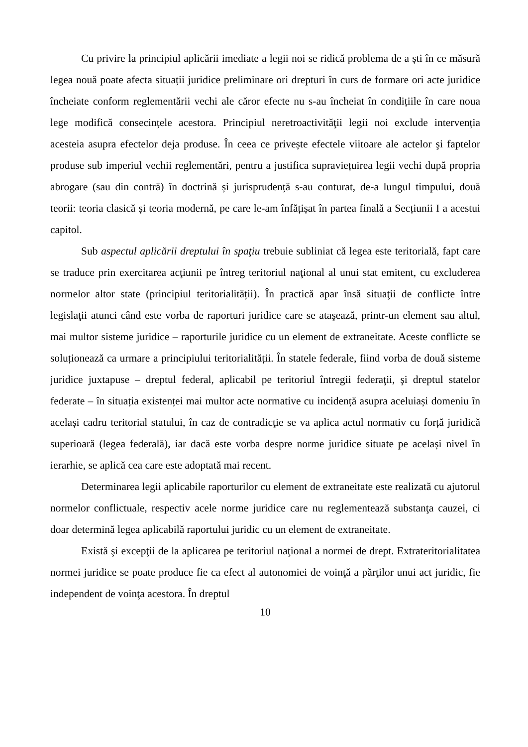Cu privire la principiul aplicării imediate a legii noi se ridică problema de a ști în ce măsură legea nouă poate afecta situații juridice preliminare ori drepturi în curs de formare ori acte juridice încheiate conform reglementării vechi ale căror efecte nu s-au încheiat în condițiile în care noua lege modifică consecințele acestora. Principiul neretroactivităţii legii noi exclude intervenția acesteia asupra efectelor deja produse. În ceea ce privește efectele viitoare ale actelor şi faptelor produse sub imperiul vechii reglementări, pentru a justifica supraviețuirea legii vechi după propria abrogare (sau din contră) în doctrină și jurisprudență s-au conturat, de-a lungul timpului, două teorii: teoria clasică și teoria modernă, pe care le-am înfățișat în partea finală a Secțiunii I a acestui capitol.
Sub aspectul aplicării dreptului în spaţiu trebuie subliniat că legea este teritorială, fapt care se traduce prin exercitarea acţiunii pe întreg teritoriul naţional al unui stat emitent, cu excluderea normelor altor state (principiul teritorialității). În practică apar însă situaţii de conflicte între legislaţii atunci când este vorba de raporturi juridice care se ataşează, printr-un element sau altul, mai multor sisteme juridice – raporturile juridice cu un element de extraneitate. Aceste conflicte se soluționează ca urmare a principiului teritorialității. În statele federale, fiind vorba de două sisteme juridice juxtapuse – dreptul federal, aplicabil pe teritoriul întregii federaţii, şi dreptul statelor federate – în situația existenței mai multor acte normative cu incidență asupra aceluiași domeniu în același cadru teritorial statului, în caz de contradicţie se va aplica actul normativ cu forță juridică superioară (legea federală), iar dacă este vorba despre norme juridice situate pe același nivel în ierarhie, se aplică cea care este adoptată mai recent.
Determinarea legii aplicabile raporturilor cu element de extraneitate este realizată cu ajutorul normelor conflictuale, respectiv acele norme juridice care nu reglementează substanţa cauzei, ci doar determină legea aplicabilă raportului juridic cu un element de extraneitate.
Există şi excepţii de la aplicarea pe teritoriul naţional a normei de drept. Extrateritorialitatea normei juridice se poate produce fie ca efect al autonomiei de voinţă a părţilor unui act juridic, fie independent de voinţa acestora. În dreptul
10